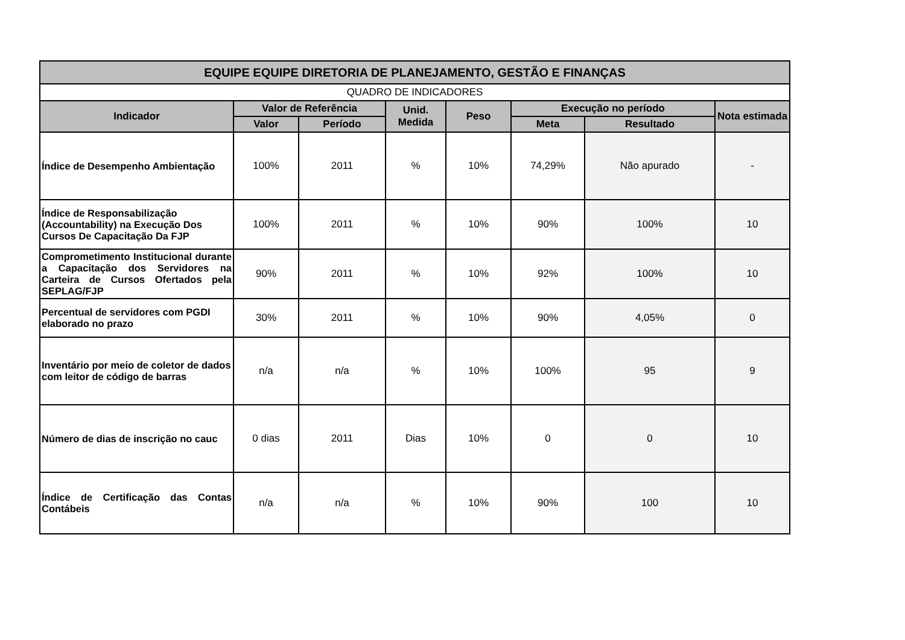| EQUIPE EQUIPE DIRETORIA DE PLANEJAMENTO, GESTÃO E FINANÇAS | | | | | | | |
| --- | --- | --- | --- | --- | --- | --- | --- |
| QUADRO DE INDICADORES | | | | | | | |
| Indicador | Valor de Referência | | Unid. Medida | Peso | Execução no período | | Nota estimada |
| | Valor | Período | | | Meta | Resultado | |
| Índice de Desempenho Ambientação | 100% | 2011 | % | 10% | 74,29% | Não apurado | - |
| Índice de Responsabilização (Accountability) na Execução Dos Cursos De Capacitação Da FJP | 100% | 2011 | % | 10% | 90% | 100% | 10 |
| Comprometimento Institucional durante a Capacitação dos Servidores na Carteira de Cursos Ofertados pela SEPLAG/FJP | 90% | 2011 | % | 10% | 92% | 100% | 10 |
| Percentual de servidores com PGDI elaborado no prazo | 30% | 2011 | % | 10% | 90% | 4,05% | 0 |
| Inventário por meio de coletor de dados com leitor de código de barras | n/a | n/a | % | 10% | 100% | 95 | 9 |
| Número de dias de inscrição no cauc | 0 dias | 2011 | Dias | 10% | 0 | 0 | 10 |
| Índice de Certificação das Contas Contábeis | n/a | n/a | % | 10% | 90% | 100 | 10 |